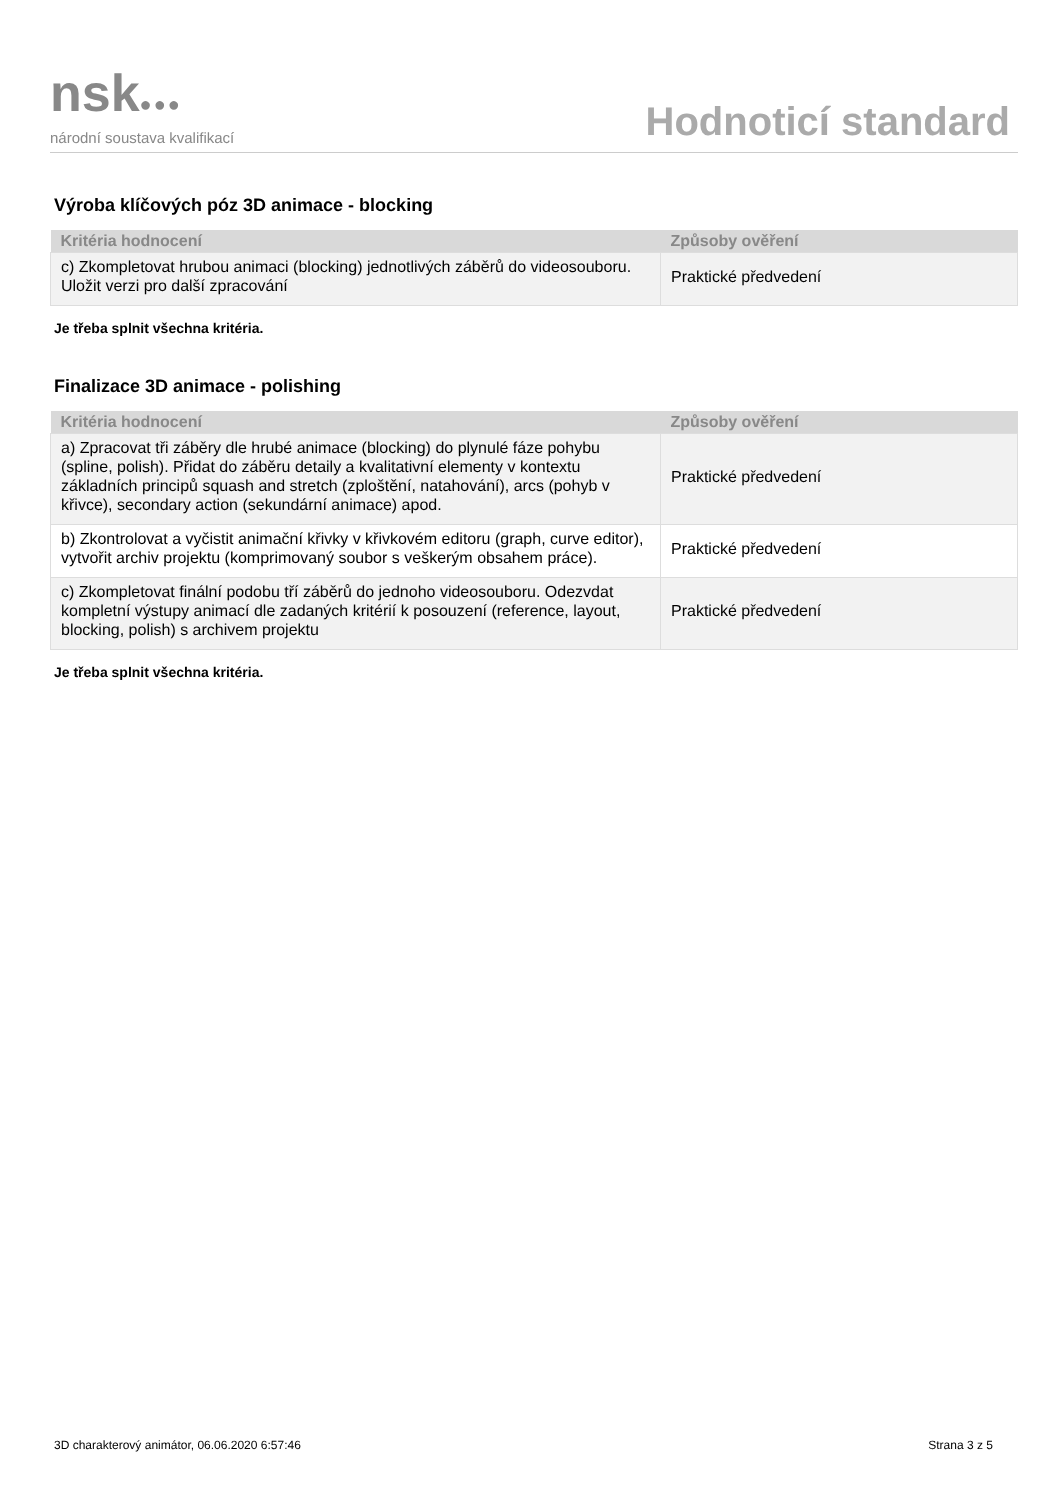nsk●●●
národní soustava kvalifikací
Hodnoticí standard
Výroba klíčových póz 3D animace - blocking
| Kritéria hodnocení | Způsoby ověření |
| --- | --- |
| c) Zkompletovat hrubou animaci (blocking) jednotlivých záběrů do videosouboru. Uložit verzi pro další zpracování | Praktické předvedení |
Je třeba splnit všechna kritéria.
Finalizace 3D animace - polishing
| Kritéria hodnocení | Způsoby ověření |
| --- | --- |
| a) Zpracovat tři záběry dle hrubé animace (blocking) do plynulé fáze pohybu (spline, polish). Přidat do záběru detaily a kvalitativní elementy v kontextu základních principů squash and stretch (zploštění, natahování), arcs (pohyb v křivce), secondary action (sekundární animace) apod. | Praktické předvedení |
| b) Zkontrolovat a vyčistit animační křivky v křivkovém editoru (graph, curve editor), vytvořit archiv projektu (komprimovaný soubor s veškerým obsahem práce). | Praktické předvedení |
| c) Zkompletovat finální podobu tří záběrů do jednoho videosouboru. Odezvdat kompletní výstupy animací dle zadaných kritérií k posouzení (reference, layout, blocking, polish) s archivem projektu | Praktické předvedení |
Je třeba splnit všechna kritéria.
3D charakterový animátor, 06.06.2020 6:57:46 Strana 3 z 5